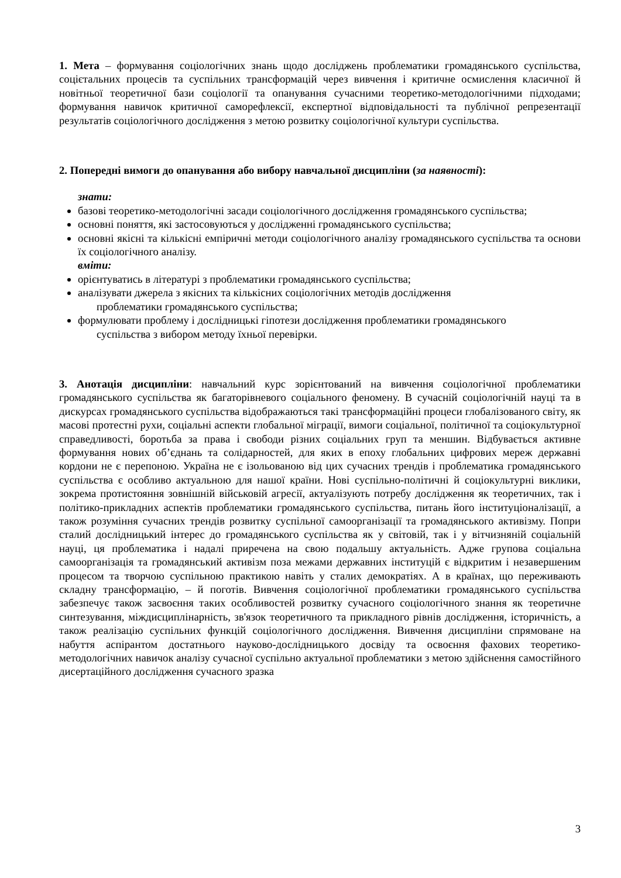1. Мета – формування соціологічних знань щодо досліджень проблематики громадянського суспільства, соцієтальних процесів та суспільних трансформацій через вивчення і критичне осмислення класичної й новітньої теоретичної бази соціології та опанування сучасними теоретико-методологічними підходами; формування навичок критичної саморефлексії, експертної відповідальності та публічної репрезентації результатів соціологічного дослідження з метою розвитку соціологічної культури суспільства.
2. Попередні вимоги до опанування або вибору навчальної дисципліни (за наявності):
знати:
базові теоретико-методологічні засади соціологічного дослідження громадянського суспільства;
основні поняття, які застосовуються у дослідженні громадянського суспільства;
основні якісні та кількісні емпіричні методи соціологічного аналізу громадянського суспільства та основи їх соціологічного аналізу.
вміти:
орієнтуватись в літературі з проблематики громадянського суспільства;
аналізувати джерела з якісних та кількісних соціологічних методів дослідження
проблематики громадянського суспільства;
формулювати проблему і дослідницькі гіпотези дослідження проблематики громадянського
суспільства з вибором методу їхньої перевірки.
3. Анотація дисципліни: навчальний курс зорієнтований на вивчення соціологічної проблематики громадянського суспільства як багаторівневого соціального феномену. В сучасній соціологічній науці та в дискурсах громадянського суспільства відображаються такі трансформаційні процеси глобалізованого світу, як масові протестні рухи, соціальні аспекти глобальної міграції, вимоги соціальної, політичної та соціокультурної справедливості, боротьба за права і свободи різних соціальних груп та меншин. Відбувається активне формування нових об’єднань та солідарностей, для яких в епоху глобальних цифрових мереж державні кордони не є перепоною. Україна не є ізольованою від цих сучасних трендів і проблематика громадянського суспільства є особливо актуальною для нашої країни. Нові суспільно-політичні й соціокультурні виклики, зокрема протистояння зовнішній військовій агресії, актуалізують потребу дослідження як теоретичних, так і політико-прикладних аспектів проблематики громадянського суспільства, питань його інституціоналізації, а також розуміння сучасних трендів розвитку суспільної самоорганізації та громадянського активізму. Попри сталий дослідницький інтерес до громадянського суспільства як у світовій, так і у вітчизняній соціальній науці, ця проблематика і надалі приречена на свою подальшу актуальність. Адже групова соціальна самоорганізація та громадянський активізм поза межами державних інституцій є відкритим і незавершеним процесом та творчою суспільною практикою навіть у сталих демократіях. А в країнах, що переживають складну трансформацію, – й поготів. Вивчення соціологічної проблематики громадянського суспільства забезпечує також засвоєння таких особливостей розвитку сучасного соціологічного знання як теоретичне синтезування, міждисциплінарність, зв'язок теоретичного та прикладного рівнів дослідження, історичність, а також реалізацію суспільних функцій соціологічного дослідження. Вивчення дисципліни спрямоване на набуття аспірантом достатнього науково-дослідницького досвіду та освоєння фахових теоретико-методологічних навичок аналізу сучасної суспільно актуальної проблематики з метою здійснення самостійного дисертаційного дослідження сучасного зразка
3